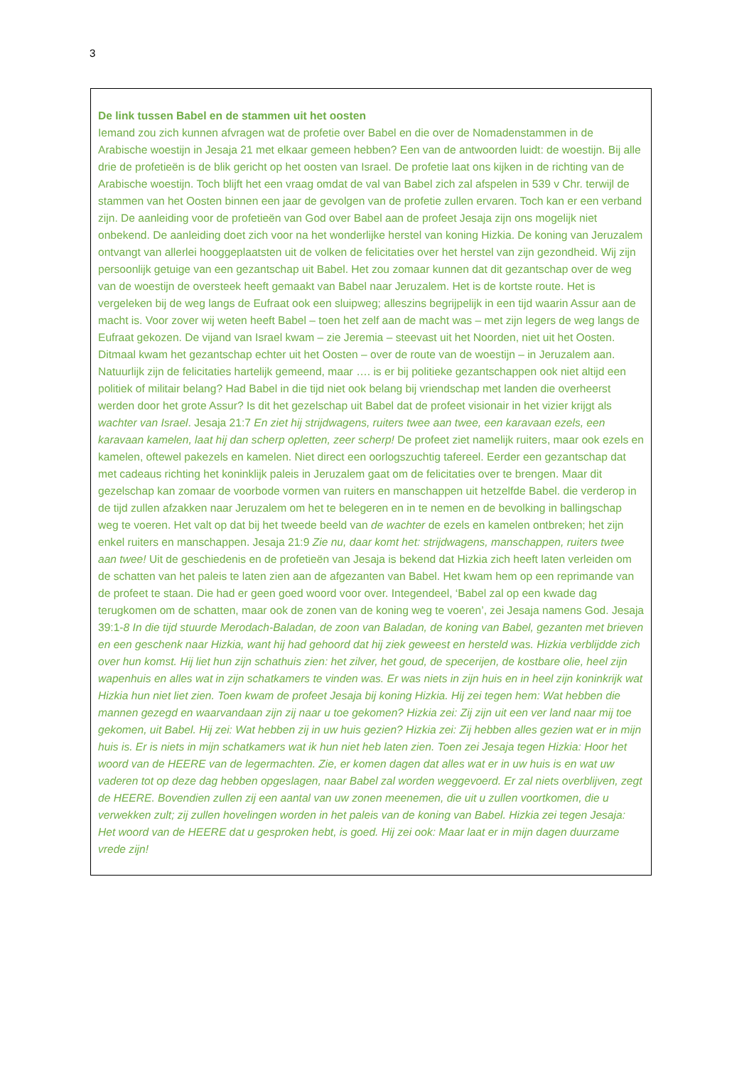3
De link tussen Babel en de stammen uit het oosten
Iemand zou zich kunnen afvragen wat de profetie over Babel en die over de Nomadenstammen in de Arabische woestijn in Jesaja 21 met elkaar gemeen hebben? Een van de antwoorden luidt: de woestijn. Bij alle drie de profetieën is de blik gericht op het oosten van Israel. De profetie laat ons kijken in de richting van de Arabische woestijn. Toch blijft het een vraag omdat de val van Babel zich zal afspelen in 539 v Chr. terwijl de stammen van het Oosten binnen een jaar de gevolgen van de profetie zullen ervaren. Toch kan er een verband zijn. De aanleiding voor de profetieën van God over Babel aan de profeet Jesaja zijn ons mogelijk niet onbekend. De aanleiding doet zich voor na het wonderlijke herstel van koning Hizkia. De koning van Jeruzalem ontvangt van allerlei hooggeplaatsten uit de volken de felicitaties over het herstel van zijn gezondheid. Wij zijn persoonlijk getuige van een gezantschap uit Babel. Het zou zomaar kunnen dat dit gezantschap over de weg van de woestijn de oversteek heeft gemaakt van Babel naar Jeruzalem. Het is de kortste route. Het is vergeleken bij de weg langs de Eufraat ook een sluipweg; alleszins begrijpelijk in een tijd waarin Assur aan de macht is. Voor zover wij weten heeft Babel – toen het zelf aan de macht was – met zijn legers de weg langs de Eufraat gekozen. De vijand van Israel kwam – zie Jeremia – steevast uit het Noorden, niet uit het Oosten. Ditmaal kwam het gezantschap echter uit het Oosten – over de route van de woestijn – in Jeruzalem aan. Natuurlijk zijn de felicitaties hartelijk gemeend, maar …. is er bij politieke gezantschappen ook niet altijd een politiek of militair belang? Had Babel in die tijd niet ook belang bij vriendschap met landen die overheerst werden door het grote Assur? Is dit het gezelschap uit Babel dat de profeet visionair in het vizier krijgt als wachter van Israel. Jesaja 21:7 En ziet hij strijdwagens, ruiters twee aan twee, een karavaan ezels, een karavaan kamelen, laat hij dan scherp opletten, zeer scherp! De profeet ziet namelijk ruiters, maar ook ezels en kamelen, oftewel pakezels en kamelen. Niet direct een oorlogszuchtig tafereel. Eerder een gezantschap dat met cadeaus richting het koninklijk paleis in Jeruzalem gaat om de felicitaties over te brengen. Maar dit gezelschap kan zomaar de voorbode vormen van ruiters en manschappen uit hetzelfde Babel. die verderop in de tijd zullen afzakken naar Jeruzalem om het te belegeren en in te nemen en de bevolking in ballingschap weg te voeren. Het valt op dat bij het tweede beeld van de wachter de ezels en kamelen ontbreken; het zijn enkel ruiters en manschappen. Jesaja 21:9 Zie nu, daar komt het: strijdwagens, manschappen, ruiters twee aan twee! Uit de geschiedenis en de profetieën van Jesaja is bekend dat Hizkia zich heeft laten verleiden om de schatten van het paleis te laten zien aan de afgezanten van Babel. Het kwam hem op een reprimande van de profeet te staan. Die had er geen goed woord voor over. Integendeel, ‘Babel zal op een kwade dag terugkomen om de schatten, maar ook de zonen van de koning weg te voeren’, zei Jesaja namens God. Jesaja 39:1-8 In die tijd stuurde Merodach-Baladan, de zoon van Baladan, de koning van Babel, gezanten met brieven en een geschenk naar Hizkia, want hij had gehoord dat hij ziek geweest en hersteld was. Hizkia verblijdde zich over hun komst. Hij liet hun zijn schathuis zien: het zilver, het goud, de specerijen, de kostbare olie, heel zijn wapenhuis en alles wat in zijn schatkamers te vinden was. Er was niets in zijn huis en in heel zijn koninkrijk wat Hizkia hun niet liet zien. Toen kwam de profeet Jesaja bij koning Hizkia. Hij zei tegen hem: Wat hebben die mannen gezegd en waarvandaan zijn zij naar u toe gekomen? Hizkia zei: Zij zijn uit een ver land naar mij toe gekomen, uit Babel. Hij zei: Wat hebben zij in uw huis gezien? Hizkia zei: Zij hebben alles gezien wat er in mijn huis is. Er is niets in mijn schatkamers wat ik hun niet heb laten zien. Toen zei Jesaja tegen Hizkia: Hoor het woord van de HEERE van de legermachten. Zie, er komen dagen dat alles wat er in uw huis is en wat uw vaderen tot op deze dag hebben opgeslagen, naar Babel zal worden weggevoerd. Er zal niets overblijven, zegt de HEERE. Bovendien zullen zij een aantal van uw zonen meenemen, die uit u zullen voortkomen, die u verwekken zult; zij zullen hovelingen worden in het paleis van de koning van Babel. Hizkia zei tegen Jesaja: Het woord van de HEERE dat u gesproken hebt, is goed. Hij zei ook: Maar laat er in mijn dagen duurzame vrede zijn!